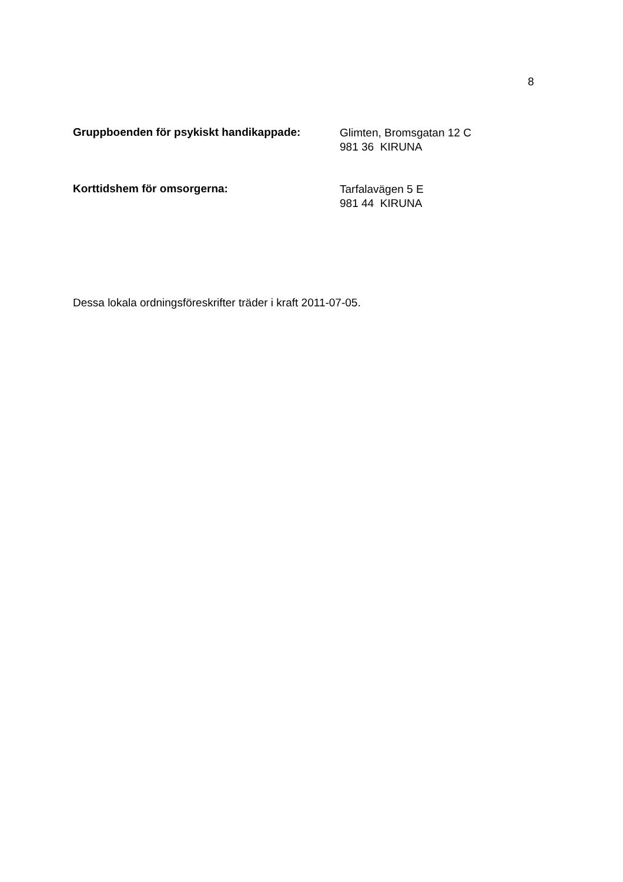8
Gruppboenden för psykiskt handikappade:
Glimten, Bromsgatan 12 C
981 36 KIRUNA
Korttidshem för omsorgerna:
Tarfalavägen 5 E
981 44 KIRUNA
Dessa lokala ordningsföreskrifter träder i kraft 2011-07-05.